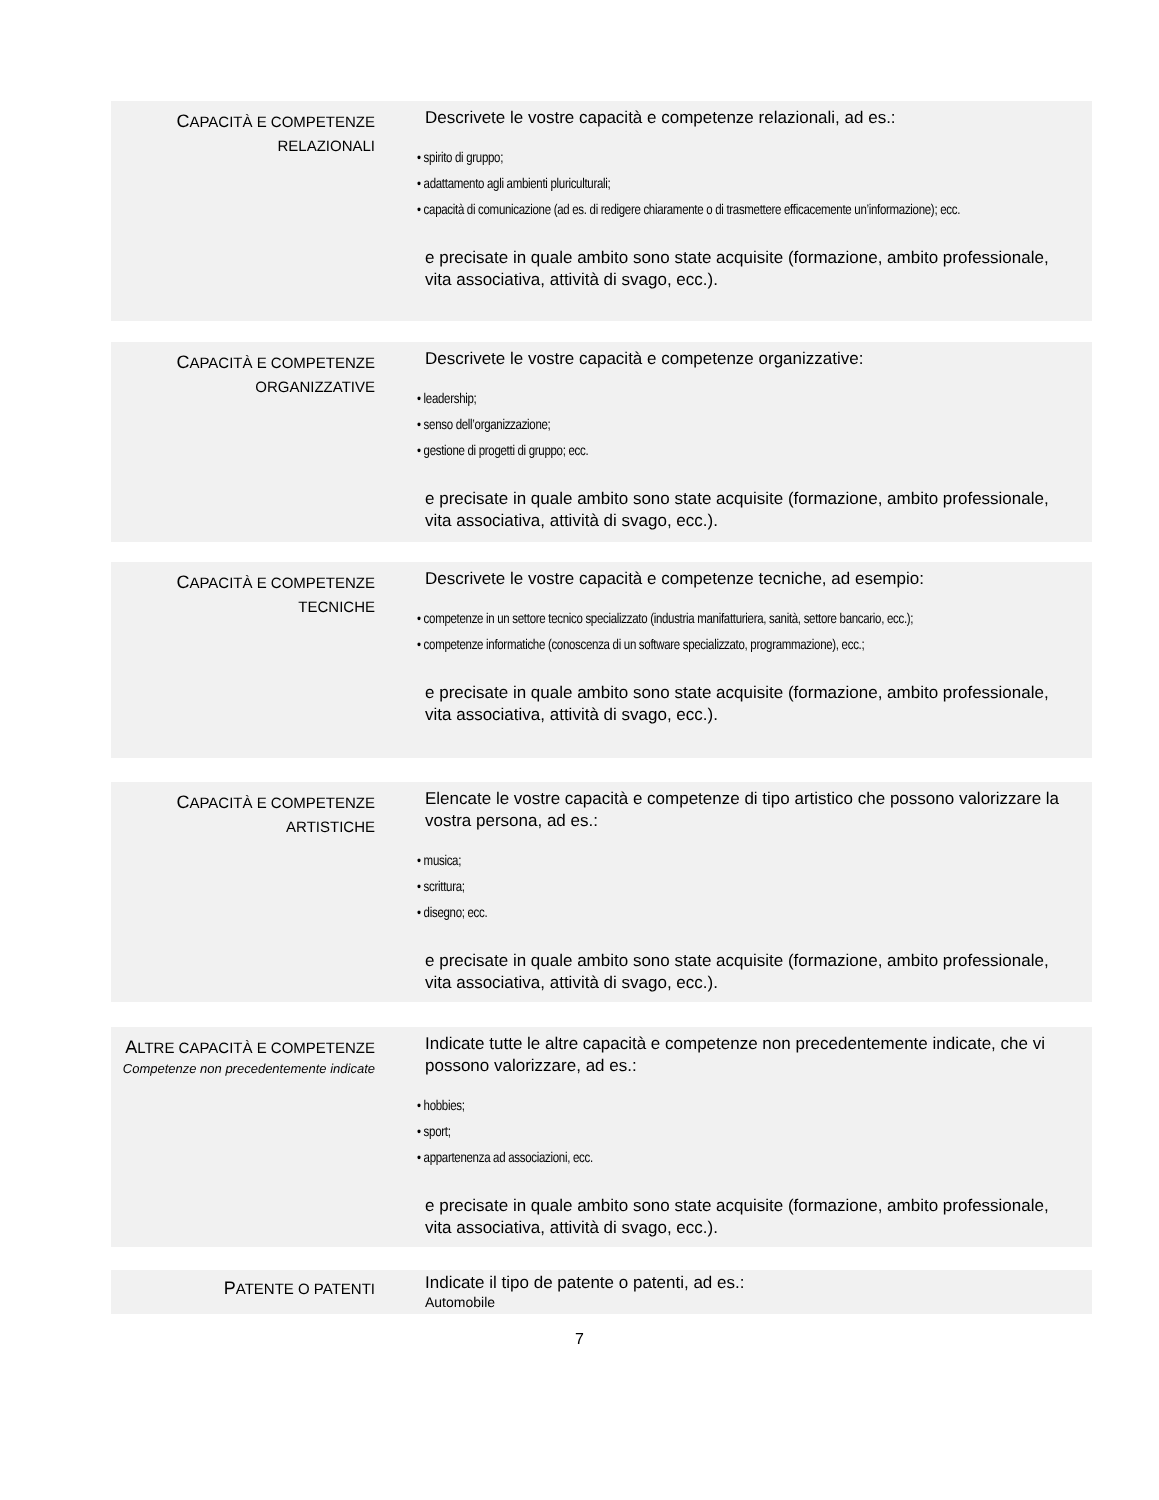CAPACITÀ E COMPETENZE
RELAZIONALI
Descrivete le vostre capacità e competenze relazionali, ad es.:
• spirito di gruppo;
• adattamento agli ambienti pluriculturali;
• capacità di comunicazione (ad es. di redigere chiaramente o di trasmettere efficacemente un’informazione); ecc.
e precisate in quale ambito sono state acquisite (formazione, ambito professionale, vita associativa, attività di svago, ecc.).
CAPACITÀ E COMPETENZE
ORGANIZZATIVE
Descrivete le vostre capacità e competenze organizzative:
• leadership;
• senso dell’organizzazione;
• gestione di progetti di gruppo; ecc.
e precisate in quale ambito sono state acquisite (formazione, ambito professionale, vita associativa, attività di svago, ecc.).
CAPACITÀ E COMPETENZE
TECNICHE
Descrivete le vostre capacità e competenze tecniche, ad esempio:
• competenze in un settore tecnico specializzato (industria manifatturiera, sanità, settore bancario, ecc.);
• competenze informatiche (conoscenza di un software specializzato, programmazione), ecc.;
e precisate in quale ambito sono state acquisite (formazione, ambito professionale, vita associativa, attività di svago, ecc.).
CAPACITÀ E COMPETENZE
ARTISTICHE
Elencate le vostre capacità e competenze di tipo artistico che possono valorizzare la vostra persona, ad es.:
• musica;
• scrittura;
• disegno; ecc.
e precisate in quale ambito sono state acquisite (formazione, ambito professionale, vita associativa, attività di svago, ecc.).
ALTRE CAPACITÀ E COMPETENZE
Competenze non precedentemente indicate
Indicate tutte le altre capacità e competenze non precedentemente indicate, che vi possono valorizzare, ad es.:
• hobbies;
• sport;
• appartenenza ad associazioni, ecc.
e precisate in quale ambito sono state acquisite (formazione, ambito professionale, vita associativa, attività di svago, ecc.).
PATENTE O PATENTI
Indicate il tipo de patente o patenti, ad es.:
Automobile
7